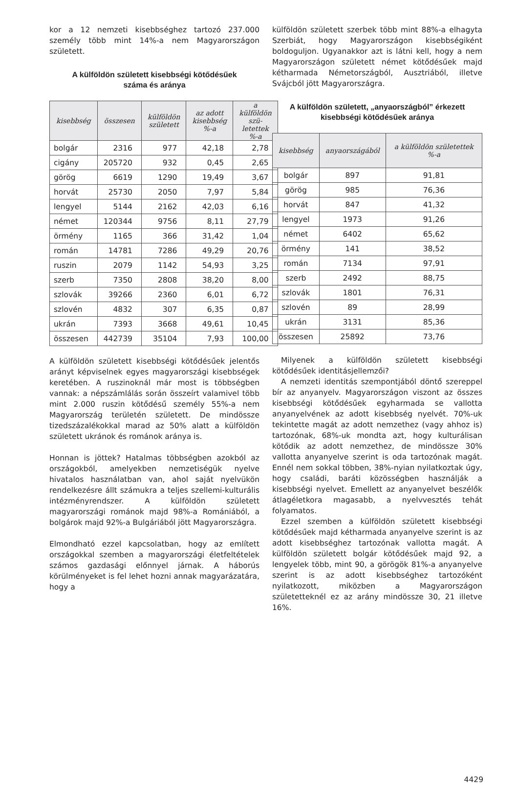kor a 12 nemzeti kisebbséghez tartozó 237.000 személy több mint 14%-a nem Magyarországon született.
A külföldön született kisebbségi kötődésűek
száma és aránya
| kisebbség | összesen | külföldön született | az adott kisebbség %-a | a külföldön szü­letettek %-a |
| --- | --- | --- | --- | --- |
| bolgár | 2316 | 977 | 42,18 | 2,78 |
| cigány | 205720 | 932 | 0,45 | 2,65 |
| görög | 6619 | 1290 | 19,49 | 3,67 |
| horvát | 25730 | 2050 | 7,97 | 5,84 |
| lengyel | 5144 | 2162 | 42,03 | 6,16 |
| német | 120344 | 9756 | 8,11 | 27,79 |
| örmény | 1165 | 366 | 31,42 | 1,04 |
| román | 14781 | 7286 | 49,29 | 20,76 |
| ruszin | 2079 | 1142 | 54,93 | 3,25 |
| szerb | 7350 | 2808 | 38,20 | 8,00 |
| szlovák | 39266 | 2360 | 6,01 | 6,72 |
| szlovén | 4832 | 307 | 6,35 | 0,87 |
| ukrán | 7393 | 3668 | 49,61 | 10,45 |
| összesen | 442739 | 35104 | 7,93 | 100,00 |
A külföldön született kisebbségi kötődésűek jelentős arányt képviselnek egyes magyarországi kisebbségek keretében. A ruszinoknál már most is többségben vannak: a népszámlálás során összeírt valamivel több mint 2.000 ruszin kötődésű személy 55%-a nem Magyarország területén született. De mindössze tizedszázalékokkal marad az 50% alatt a külföldön született ukránok és románok aránya is.
Honnan is jöttek? Hatalmas többségben azokból az országokból, amelyekben nemzetiségük nyelve hivatalos használatban van, ahol saját nyelvükön rendelkezésre állt számukra a teljes szellemi-kulturális intézményrendszer. A külföldön született magyarországi románok majd 98%-a Romániából, a bolgárok majd 92%-a Bulgáriából jött Magyarországra.
Elmondható ezzel kapcsolatban, hogy az említett országokkal szemben a magyarországi életfeltételek számos gazdasági előnnyel járnak. A háborús körülményeket is fel lehet hozni annak magyarázatára, hogy a
külföldön született szerbek több mint 88%-a elhagyta Szerbiát, hogy Magyarországon kisebbségiként boldoguljon. Ugyanakkor azt is látni kell, hogy a nem Magyarországon született német kötődésűek majd kétharmada Németországból, Ausztriából, illetve Svájcból jött Magyarországra.
A külföldön született, „anyaországból” érkezett
kisebbségi kötődésűek aránya
| kisebbség | anyaországából | a külföldön születettek %-a |
| --- | --- | --- |
| bolgár | 897 | 91,81 |
| görög | 985 | 76,36 |
| horvát | 847 | 41,32 |
| lengyel | 1973 | 91,26 |
| német | 6402 | 65,62 |
| örmény | 141 | 38,52 |
| román | 7134 | 97,91 |
| szerb | 2492 | 88,75 |
| szlovák | 1801 | 76,31 |
| szlovén | 89 | 28,99 |
| ukrán | 3131 | 85,36 |
| összesen | 25892 | 73,76 |
Milyenek a külföldön született kisebbségi kötődésűek identitásjellemzői?
A nemzeti identitás szempontjából döntő szereppel bír az anyanyelv. Magyarországon viszont az összes kisebbségi kötődésűek egyharmada se vallotta anyanyelvének az adott kisebbség nyelvét. 70%-uk tekintette magát az adott nemzethez (vagy ahhoz is) tartozónak, 68%-uk mondta azt, hogy kulturálisan kötődik az adott nemzethez, de mindössze 30% vallotta anyanyelve szerint is oda tartozónak magát. Ennél nem sokkal többen, 38%-nyian nyilatkoztak úgy, hogy családi, baráti közösségben használják a kisebbségi nyelvet. Emellett az anyanyelvet beszélők átlagéletkora magasabb, a nyelvvesztés tehát folyamatos.
Ezzel szemben a külföldön született kisebbségi kötődésűek majd kétharmada anyanyelve szerint is az adott kisebbséghez tartozónak vallotta magát. A külföldön született bolgár kötődésűek majd 92, a lengyelek több, mint 90, a görögök 81%-a anyanyelve szerint is az adott kisebbséghez tartozóként nyilatkozott, miközben a Magyarországon születetteknél ez az arány mindössze 30, 21 illetve 16%.
4429